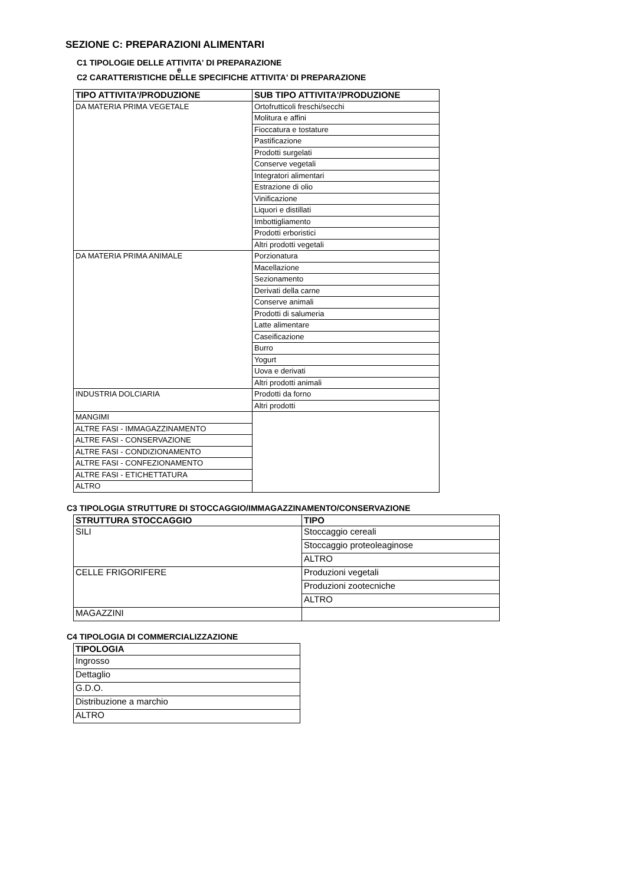SEZIONE C: PREPARAZIONI ALIMENTARI
C1 TIPOLOGIE DELLE ATTIVITA' DI PREPARAZIONE
e
C2 CARATTERISTICHE DELLE SPECIFICHE ATTIVITA' DI PREPARAZIONE
| TIPO ATTIVITA'/PRODUZIONE | SUB TIPO ATTIVITA'/PRODUZIONE |
| --- | --- |
| DA MATERIA PRIMA VEGETALE | Ortofrutticoli freschi/secchi |
| | Molitura e affini |
| | Fioccatura e tostature |
| | Pastificazione |
| | Prodotti surgelati |
| | Conserve vegetali |
| | Integratori alimentari |
| | Estrazione di olio |
| | Vinificazione |
| | Liquori e distillati |
| | Imbottigliamento |
| | Prodotti erboristici |
| | Altri prodotti vegetali |
| DA MATERIA PRIMA ANIMALE | Porzionatura |
| | Macellazione |
| | Sezionamento |
| | Derivati della carne |
| | Conserve animali |
| | Prodotti di salumeria |
| | Latte alimentare |
| | Caseificazione |
| | Burro |
| | Yogurt |
| | Uova e derivati |
| | Altri prodotti animali |
| INDUSTRIA DOLCIARIA | Prodotti da forno |
| | Altri prodotti |
| MANGIMI | |
| ALTRE FASI - IMMAGAZZINAMENTO | |
| ALTRE FASI - CONSERVAZIONE | |
| ALTRE FASI - CONDIZIONAMENTO | |
| ALTRE FASI - CONFEZIONAMENTO | |
| ALTRE FASI - ETICHETTATURA | |
| ALTRO | |
C3 TIPOLOGIA STRUTTURE DI STOCCAGGIO/IMMAGAZZINAMENTO/CONSERVAZIONE
| STRUTTURA STOCCAGGIO | TIPO |
| --- | --- |
| SILI | Stoccaggio cereali |
| | Stoccaggio proteoleaginose |
| | ALTRO |
| CELLE FRIGORIFERE | Produzioni vegetali |
| | Produzioni zootecniche |
| | ALTRO |
| MAGAZZINI | |
C4 TIPOLOGIA DI COMMERCIALIZZAZIONE
| TIPOLOGIA |
| --- |
| Ingrosso |
| Dettaglio |
| G.D.O. |
| Distribuzione a marchio |
| ALTRO |